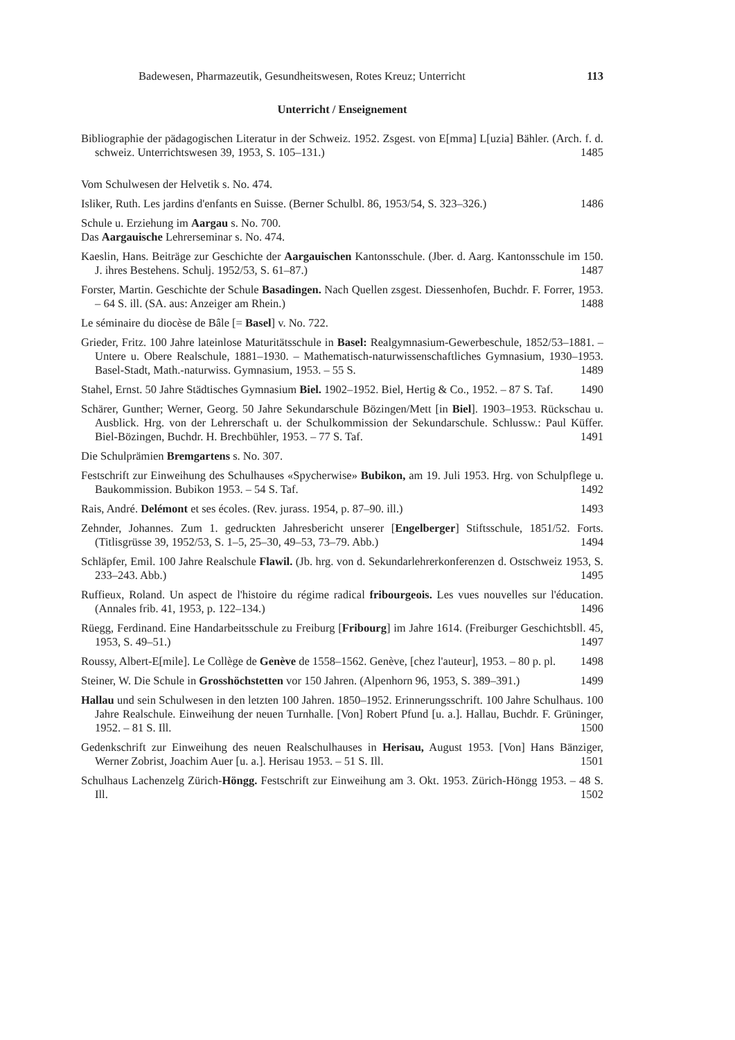Badewesen, Pharmazeutik, Gesundheitswesen, Rotes Kreuz; Unterricht 113
Unterricht / Enseignement
Bibliographie der pädagogischen Literatur in der Schweiz. 1952. Zsgest. von E[mma] L[uzia] Bähler. (Arch. f. d. schweiz. Unterrichtswesen 39, 1953, S. 105–131.) 1485
Vom Schulwesen der Helvetik s. No. 474.
Isliker, Ruth. Les jardins d'enfants en Suisse. (Berner Schulbl. 86, 1953/54, S. 323–326.) 1486
Schule u. Erziehung im Aargau s. No. 700.
Das Aargauische Lehrerseminar s. No. 474.
Kaeslin, Hans. Beiträge zur Geschichte der Aargauischen Kantonsschule. (Jber. d. Aarg. Kantonsschule im 150. J. ihres Bestehens. Schulj. 1952/53, S. 61–87.) 1487
Forster, Martin. Geschichte der Schule Basadingen. Nach Quellen zsgest. Diessenhofen, Buchdr. F. Forrer, 1953. – 64 S. ill. (SA. aus: Anzeiger am Rhein.) 1488
Le séminaire du diocèse de Bâle [= Basel] v. No. 722.
Grieder, Fritz. 100 Jahre lateinlose Maturitätsschule in Basel: Realgymnasium-Gewerbeschule, 1852/53–1881. – Untere u. Obere Realschule, 1881–1930. – Mathematisch-naturwissenschaftliches Gymnasium, 1930–1953. Basel-Stadt, Math.-naturwiss. Gymnasium, 1953. – 55 S. 1489
Stahel, Ernst. 50 Jahre Städtisches Gymnasium Biel. 1902–1952. Biel, Hertig & Co., 1952. – 87 S. Taf. 1490
Schärer, Gunther; Werner, Georg. 50 Jahre Sekundarschule Bözingen/Mett [in Biel]. 1903–1953. Rückschau u. Ausblick. Hrg. von der Lehrerschaft u. der Schulkommission der Sekundarschule. Schlussw.: Paul Küffer. Biel-Bözingen, Buchdr. H. Brechbühler, 1953. – 77 S. Taf. 1491
Die Schulprämien Bremgartens s. No. 307.
Festschrift zur Einweihung des Schulhauses «Spycherwise» Bubikon, am 19. Juli 1953. Hrg. von Schulpflege u. Baukommission. Bubikon 1953. – 54 S. Taf. 1492
Rais, André. Delémont et ses écoles. (Rev. jurass. 1954, p. 87–90. ill.) 1493
Zehnder, Johannes. Zum 1. gedruckten Jahresbericht unserer [Engelberger] Stiftsschule, 1851/52. Forts. (Titlisgrüsse 39, 1952/53, S. 1–5, 25–30, 49–53, 73–79. Abb.) 1494
Schläpfer, Emil. 100 Jahre Realschule Flawil. (Jb. hrg. von d. Sekundarlehrerkonferenzen d. Ostschweiz 1953, S. 233–243. Abb.) 1495
Ruffieux, Roland. Un aspect de l'histoire du régime radical fribourgeois. Les vues nouvelles sur l'éducation. (Annales frib. 41, 1953, p. 122–134.) 1496
Rüegg, Ferdinand. Eine Handarbeitsschule zu Freiburg [Fribourg] im Jahre 1614. (Freiburger Geschichtsbll. 45, 1953, S. 49–51.) 1497
Roussy, Albert-E[mile]. Le Collège de Genève de 1558–1562. Genève, [chez l'auteur], 1953. – 80 p. pl. 1498
Steiner, W. Die Schule in Grosshöchstetten vor 150 Jahren. (Alpenhorn 96, 1953, S. 389–391.) 1499
Hallau und sein Schulwesen in den letzten 100 Jahren. 1850–1952. Erinnerungsschrift. 100 Jahre Schulhaus. 100 Jahre Realschule. Einweihung der neuen Turnhalle. [Von] Robert Pfund [u. a.]. Hallau, Buchdr. F. Grüninger, 1952. – 81 S. Ill. 1500
Gedenkschrift zur Einweihung des neuen Realschulhauses in Herisau, August 1953. [Von] Hans Bänziger, Werner Zobrist, Joachim Auer [u. a.]. Herisau 1953. – 51 S. Ill. 1501
Schulhaus Lachenzelg Zürich-Höngg. Festschrift zur Einweihung am 3. Okt. 1953. Zürich-Höngg 1953. – 48 S. Ill. 1502